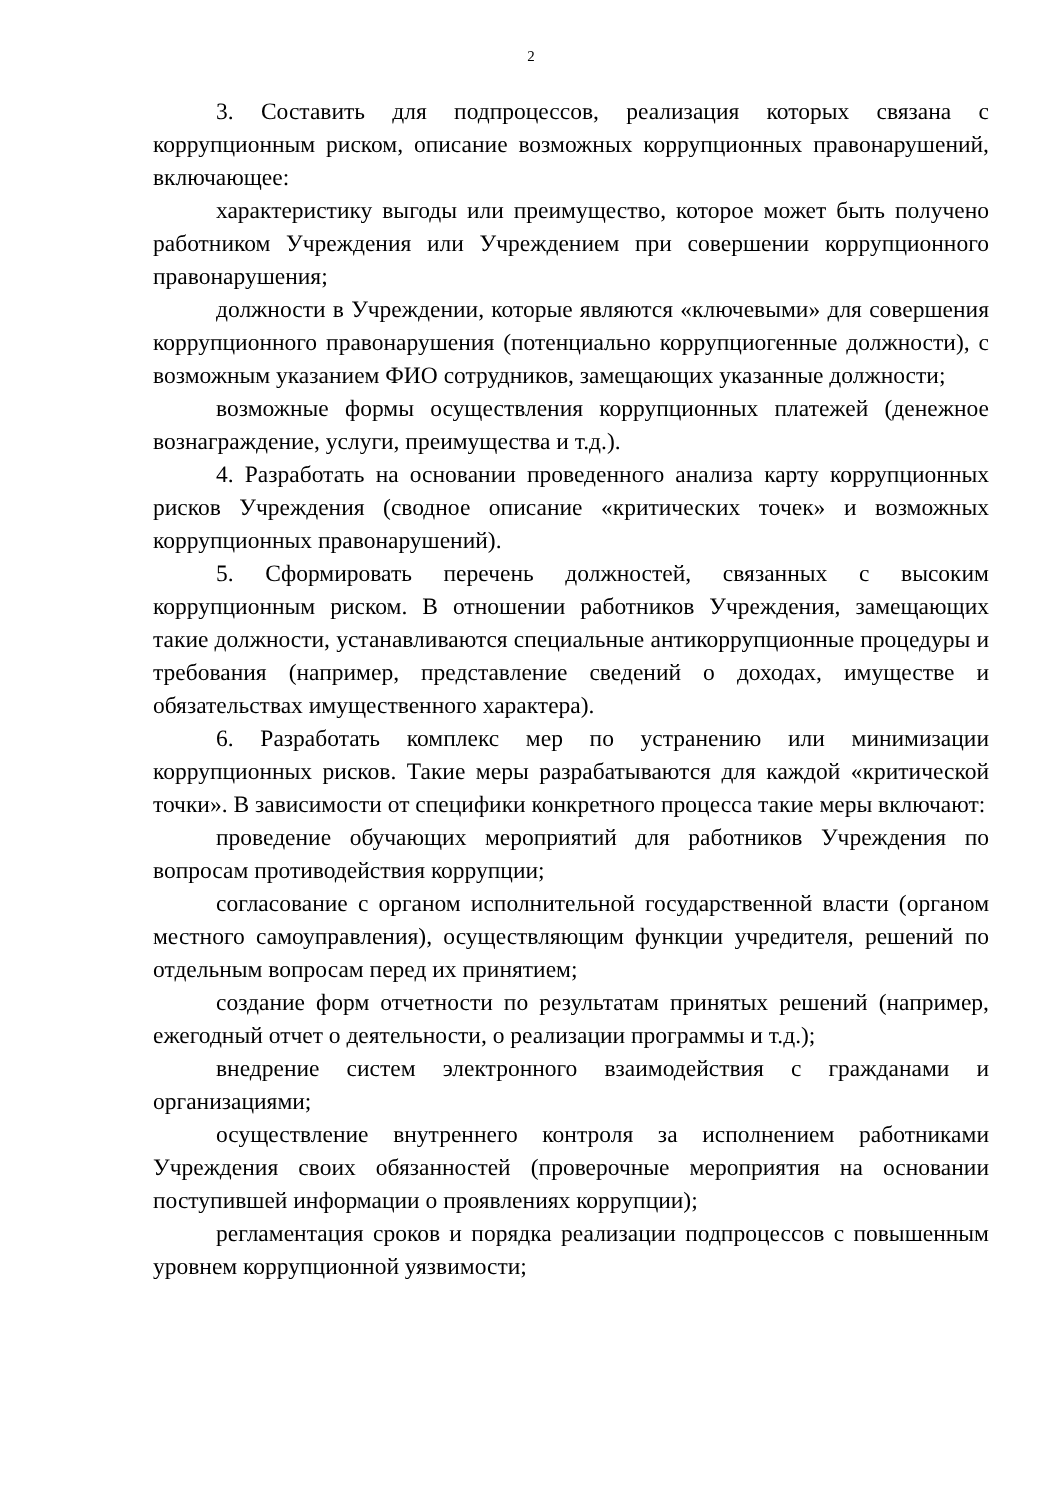2
3. Составить для подпроцессов, реализация которых связана с коррупционным риском, описание возможных коррупционных правонарушений, включающее:
характеристику выгоды или преимущество, которое может быть получено работником Учреждения или Учреждением при совершении коррупционного правонарушения;
должности в Учреждении, которые являются «ключевыми» для совершения коррупционного правонарушения (потенциально коррупциогенные должности), с возможным указанием ФИО сотрудников, замещающих указанные должности;
возможные формы осуществления коррупционных платежей (денежное вознаграждение, услуги, преимущества и т.д.).
4. Разработать на основании проведенного анализа карту коррупционных рисков Учреждения (сводное описание «критических точек» и возможных коррупционных правонарушений).
5. Сформировать перечень должностей, связанных с высоким коррупционным риском. В отношении работников Учреждения, замещающих такие должности, устанавливаются специальные антикоррупционные процедуры и требования (например, представление сведений о доходах, имуществе и обязательствах имущественного характера).
6. Разработать комплекс мер по устранению или минимизации коррупционных рисков. Такие меры разрабатываются для каждой «критической точки». В зависимости от специфики конкретного процесса такие меры включают:
проведение обучающих мероприятий для работников Учреждения по вопросам противодействия коррупции;
согласование с органом исполнительной государственной власти (органом местного самоуправления), осуществляющим функции учредителя, решений по отдельным вопросам перед их принятием;
создание форм отчетности по результатам принятых решений (например, ежегодный отчет о деятельности, о реализации программы и т.д.);
внедрение систем электронного взаимодействия с гражданами и организациями;
осуществление внутреннего контроля за исполнением работниками Учреждения своих обязанностей (проверочные мероприятия на основании поступившей информации о проявлениях коррупции);
регламентация сроков и порядка реализации подпроцессов с повышенным уровнем коррупционной уязвимости;